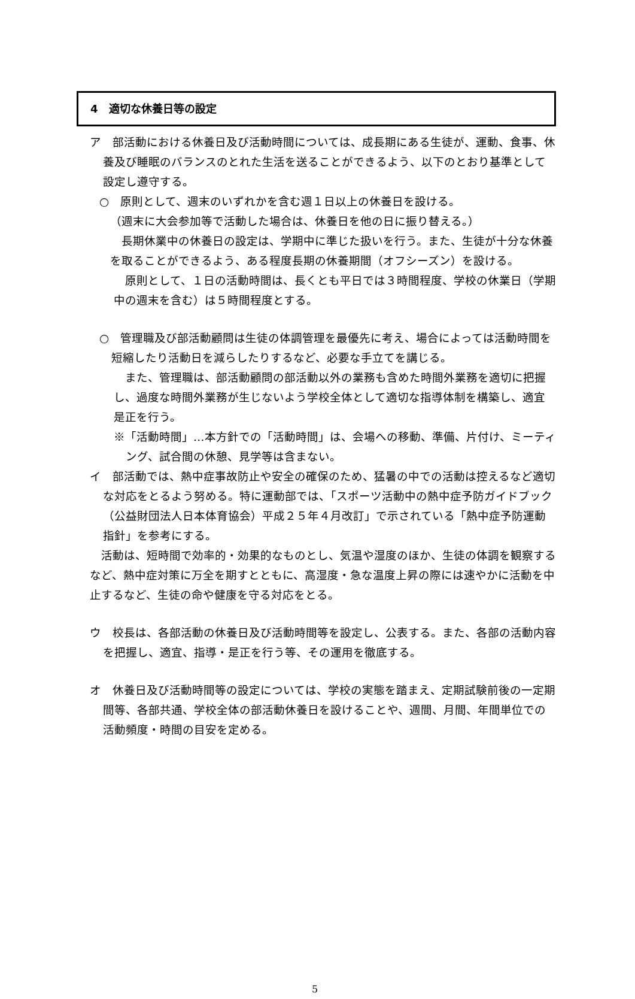4　適切な休養日等の設定
ア　部活動における休養日及び活動時間については、成長期にある生徒が、運動、食事、休養及び睡眠のバランスのとれた生活を送ることができるよう、以下のとおり基準として設定し遵守する。
○　原則として、週末のいずれかを含む週１日以上の休養日を設ける。
（週末に大会参加等で活動した場合は、休養日を他の日に振り替える。）
　長期休業中の休養日の設定は、学期中に準じた扱いを行う。また、生徒が十分な休養を取ることができるよう、ある程度長期の休養期間（オフシーズン）を設ける。
　原則として、１日の活動時間は、長くとも平日では３時間程度、学校の休業日（学期中の週末を含む）は５時間程度とする。
○　管理職及び部活動顧問は生徒の体調管理を最優先に考え、場合によっては活動時間を短縮したり活動日を減らしたりするなど、必要な手立てを講じる。
　また、管理職は、部活動顧問の部活動以外の業務も含めた時間外業務を適切に把握し、過度な時間外業務が生じないよう学校全体として適切な指導体制を構築し、適宜是正を行う。
※「活動時間」…本方針での「活動時間」は、会場への移動、準備、片付け、ミーティング、試合間の休憩、見学等は含まない。
イ　部活動では、熱中症事故防止や安全の確保のため、猛暑の中での活動は控えるなど適切な対応をとるよう努める。特に運動部では、「スポーツ活動中の熱中症予防ガイドブック（公益財団法人日本体育協会）平成２５年４月改訂」で示されている「熱中症予防運動指針」を参考にする。
　活動は、短時間で効率的・効果的なものとし、気温や湿度のほか、生徒の体調を観察するなど、熱中症対策に万全を期すとともに、高湿度・急な温度上昇の際には速やかに活動を中止するなど、生徒の命や健康を守る対応をとる。
ウ　校長は、各部活動の休養日及び活動時間等を設定し、公表する。また、各部の活動内容を把握し、適宜、指導・是正を行う等、その運用を徹底する。
オ　休養日及び活動時間等の設定については、学校の実態を踏まえ、定期試験前後の一定期間等、各部共通、学校全体の部活動休養日を設けることや、週間、月間、年間単位での活動頻度・時間の目安を定める。
5